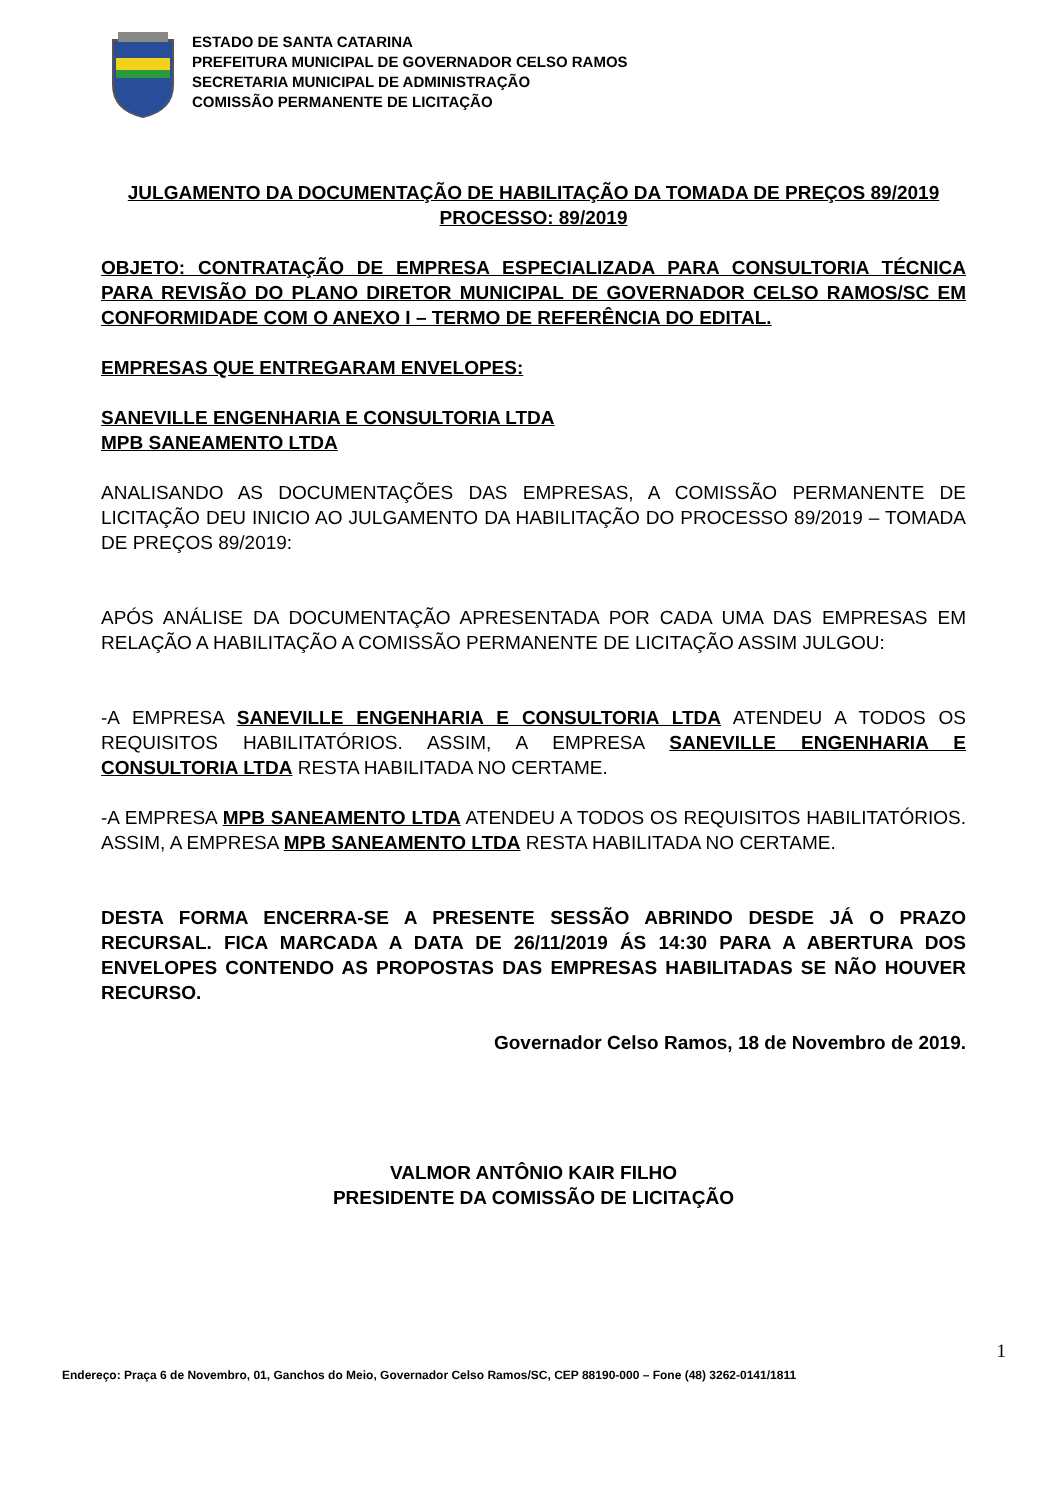ESTADO DE SANTA CATARINA
PREFEITURA MUNICIPAL DE GOVERNADOR CELSO RAMOS
SECRETARIA MUNICIPAL DE ADMINISTRAÇÃO
COMISSÃO PERMANENTE DE LICITAÇÃO
JULGAMENTO DA DOCUMENTAÇÃO DE HABILITAÇÃO DA TOMADA DE PREÇOS 89/2019
PROCESSO: 89/2019
OBJETO: CONTRATAÇÃO DE EMPRESA ESPECIALIZADA PARA CONSULTORIA TÉCNICA PARA REVISÃO DO PLANO DIRETOR MUNICIPAL DE GOVERNADOR CELSO RAMOS/SC EM CONFORMIDADE COM O ANEXO I – TERMO DE REFERÊNCIA DO EDITAL.
EMPRESAS QUE ENTREGARAM ENVELOPES:
SANEVILLE ENGENHARIA E CONSULTORIA LTDA
MPB SANEAMENTO LTDA
ANALISANDO AS DOCUMENTAÇÕES DAS EMPRESAS, A COMISSÃO PERMANENTE DE LICITAÇÃO DEU INICIO AO JULGAMENTO DA HABILITAÇÃO DO PROCESSO 89/2019 – TOMADA DE PREÇOS 89/2019:
APÓS ANÁLISE DA DOCUMENTAÇÃO APRESENTADA POR CADA UMA DAS EMPRESAS EM RELAÇÃO A HABILITAÇÃO A COMISSÃO PERMANENTE DE LICITAÇÃO ASSIM JULGOU:
-A EMPRESA SANEVILLE ENGENHARIA E CONSULTORIA LTDA ATENDEU A TODOS OS REQUISITOS HABILITATÓRIOS. ASSIM, A EMPRESA SANEVILLE ENGENHARIA E CONSULTORIA LTDA RESTA HABILITADA NO CERTAME.
-A EMPRESA MPB SANEAMENTO LTDA ATENDEU A TODOS OS REQUISITOS HABILITATÓRIOS. ASSIM, A EMPRESA MPB SANEAMENTO LTDA RESTA HABILITADA NO CERTAME.
DESTA FORMA ENCERRA-SE A PRESENTE SESSÃO ABRINDO DESDE JÁ O PRAZO RECURSAL. FICA MARCADA A DATA DE 26/11/2019 ÁS 14:30 PARA A ABERTURA DOS ENVELOPES CONTENDO AS PROPOSTAS DAS EMPRESAS HABILITADAS SE NÃO HOUVER RECURSO.
Governador Celso Ramos, 18 de Novembro de 2019.
VALMOR ANTÔNIO KAIR FILHO
PRESIDENTE DA COMISSÃO DE LICITAÇÃO
1
Endereço: Praça 6 de Novembro, 01, Ganchos do Meio, Governador Celso Ramos/SC, CEP 88190-000 – Fone (48) 3262-0141/1811